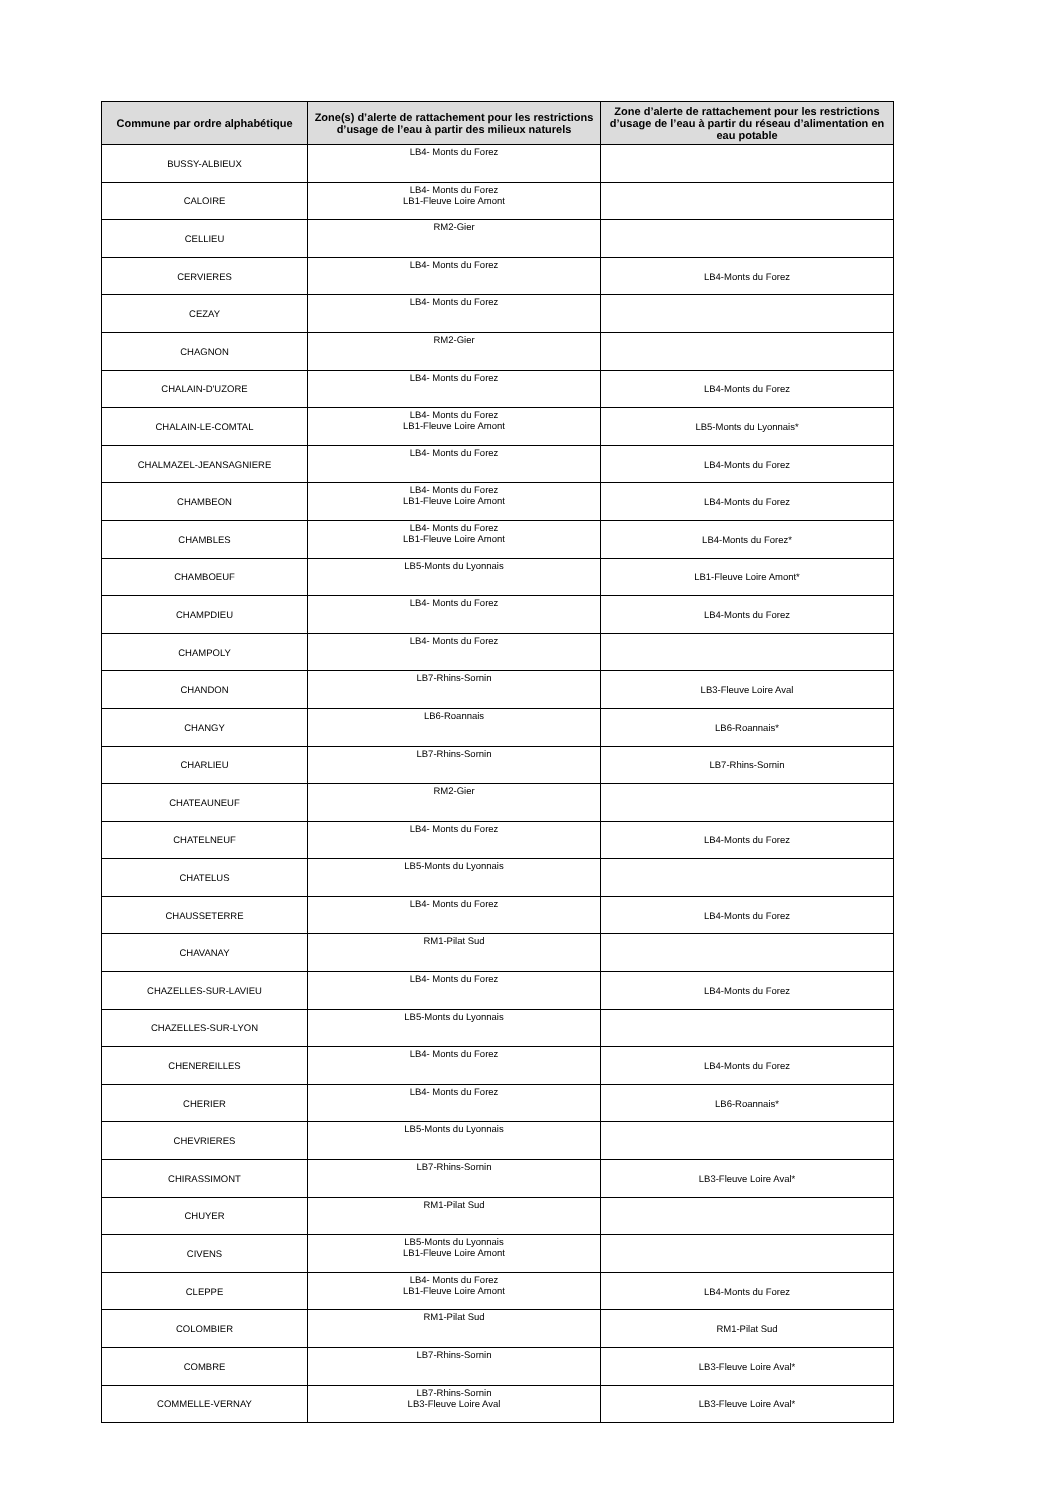| Commune par ordre alphabétique | Zone(s) d’alerte de rattachement pour les restrictions d’usage de l’eau à partir des milieux naturels | Zone d’alerte de rattachement pour les restrictions d’usage de l’eau à partir du réseau d’alimentation en eau potable |
| --- | --- | --- |
| BUSSY-ALBIEUX | LB4- Monts du Forez | |
| CALOIRE | LB4- Monts du Forez LB1-Fleuve Loire Amont | |
| CELLIEU | RM2-Gier | |
| CERVIERES | LB4- Monts du Forez | LB4-Monts du Forez |
| CEZAY | LB4- Monts du Forez | |
| CHAGNON | RM2-Gier | |
| CHALAIN-D'UZORE | LB4- Monts du Forez | LB4-Monts du Forez |
| CHALAIN-LE-COMTAL | LB4- Monts du Forez LB1-Fleuve Loire Amont | LB5-Monts du Lyonnais* |
| CHALMAZEL-JEANSAGNIERE | LB4- Monts du Forez | LB4-Monts du Forez |
| CHAMBEON | LB4- Monts du Forez LB1-Fleuve Loire Amont | LB4-Monts du Forez |
| CHAMBLES | LB4- Monts du Forez LB1-Fleuve Loire Amont | LB4-Monts du Forez* |
| CHAMBOEUF | LB5-Monts du Lyonnais | LB1-Fleuve Loire Amont* |
| CHAMPDIEU | LB4- Monts du Forez | LB4-Monts du Forez |
| CHAMPOLY | LB4- Monts du Forez | |
| CHANDON | LB7-Rhins-Sornin | LB3-Fleuve Loire Aval |
| CHANGY | LB6-Roannais | LB6-Roannais* |
| CHARLIEU | LB7-Rhins-Sornin | LB7-Rhins-Sornin |
| CHATEAUNEUF | RM2-Gier | |
| CHATELNEUF | LB4- Monts du Forez | LB4-Monts du Forez |
| CHATELUS | LB5-Monts du Lyonnais | |
| CHAUSSETERRE | LB4- Monts du Forez | LB4-Monts du Forez |
| CHAVANAY | RM1-Pilat Sud | |
| CHAZELLES-SUR-LAVIEU | LB4- Monts du Forez | LB4-Monts du Forez |
| CHAZELLES-SUR-LYON | LB5-Monts du Lyonnais | |
| CHENEREILLES | LB4- Monts du Forez | LB4-Monts du Forez |
| CHERIER | LB4- Monts du Forez | LB6-Roannais* |
| CHEVRIERES | LB5-Monts du Lyonnais | |
| CHIRASSIMONT | LB7-Rhins-Sornin | LB3-Fleuve Loire Aval* |
| CHUYER | RM1-Pilat Sud | |
| CIVENS | LB5-Monts du Lyonnais LB1-Fleuve Loire Amont | |
| CLEPPE | LB4- Monts du Forez LB1-Fleuve Loire Amont | LB4-Monts du Forez |
| COLOMBIER | RM1-Pilat Sud | RM1-Pilat Sud |
| COMBRE | LB7-Rhins-Sornin | LB3-Fleuve Loire Aval* |
| COMMELLE-VERNAY | LB7-Rhins-Sornin LB3-Fleuve Loire Aval | LB3-Fleuve Loire Aval* |